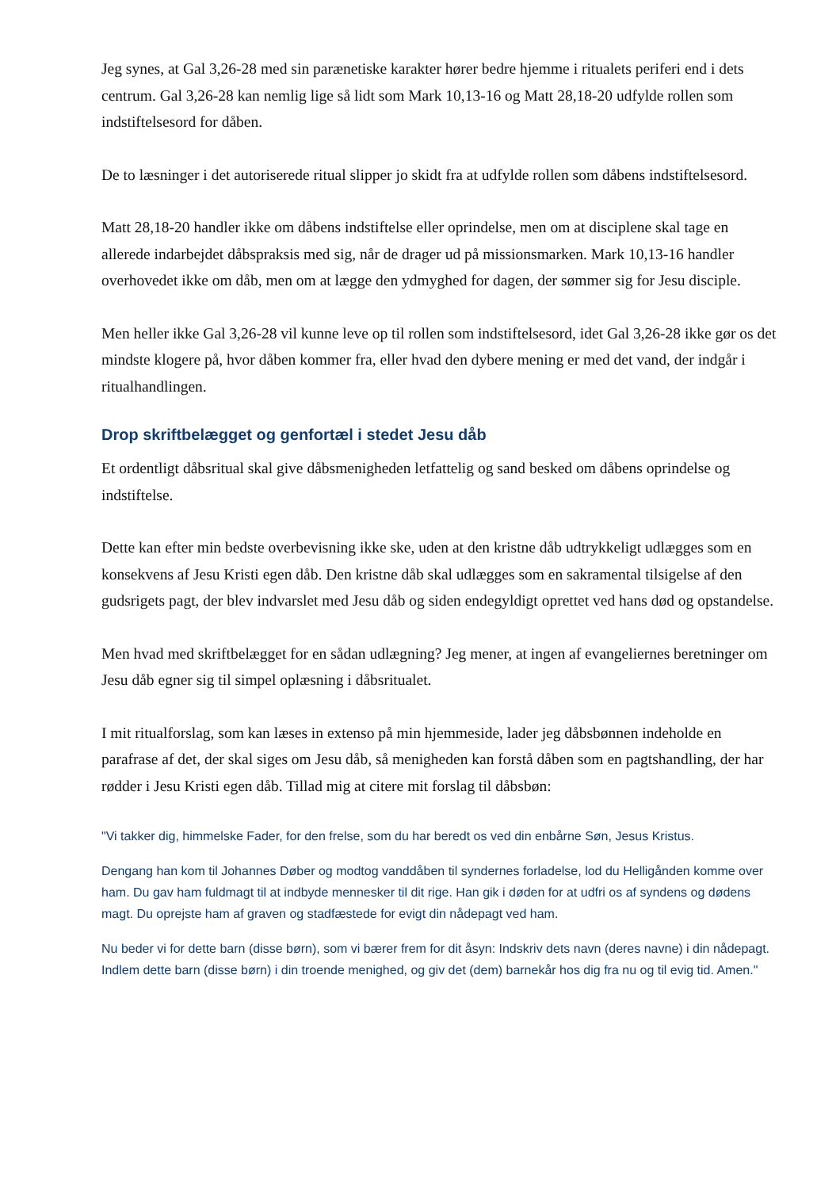Jeg synes, at Gal 3,26-28 med sin parænetiske karakter hører bedre hjemme i ritualets periferi end i dets centrum. Gal 3,26-28 kan nemlig lige så lidt som Mark 10,13-16 og Matt 28,18-20 udfylde rollen som indstiftelsesord for dåben.
De to læsninger i det autoriserede ritual slipper jo skidt fra at udfylde rollen som dåbens indstiftelsesord.
Matt 28,18-20 handler ikke om dåbens indstiftelse eller oprindelse, men om at disciplene skal tage en allerede indarbejdet dåbspraksis med sig, når de drager ud på missionsmarken. Mark 10,13-16 handler overhovedet ikke om dåb, men om at lægge den ydmyghed for dagen, der sømmer sig for Jesu disciple.
Men heller ikke Gal 3,26-28 vil kunne leve op til rollen som indstiftelsesord, idet Gal 3,26-28 ikke gør os det mindste klogere på, hvor dåben kommer fra, eller hvad den dybere mening er med det vand, der indgår i ritualhandlingen.
Drop skriftbelægget og genfortæl i stedet Jesu dåb
Et ordentligt dåbsritual skal give dåbsmenigheden letfattelig og sand besked om dåbens oprindelse og indstiftelse.
Dette kan efter min bedste overbevisning ikke ske, uden at den kristne dåb udtrykkeligt udlægges som en konsekvens af Jesu Kristi egen dåb. Den kristne dåb skal udlægges som en sakramental tilsigelse af den gudsrigets pagt, der blev indvarslet med Jesu dåb og siden endegyldigt oprettet ved hans død og opstandelse.
Men hvad med skriftbelægget for en sådan udlægning? Jeg mener, at ingen af evangeliernes beretninger om Jesu dåb egner sig til simpel oplæsning i dåbsritualet.
I mit ritualforslag, som kan læses in extenso på min hjemmeside, lader jeg dåbsbønnen indeholde en parafrase af det, der skal siges om Jesu dåb, så menigheden kan forstå dåben som en pagtshandling, der har rødder i Jesu Kristi egen dåb. Tillad mig at citere mit forslag til dåbsbøn:
"Vi takker dig, himmelske Fader, for den frelse, som du har beredt os ved din enbårne Søn, Jesus Kristus.
Dengang han kom til Johannes Døber og modtog vanddåben til syndernes forladelse, lod du Helligånden komme over ham. Du gav ham fuldmagt til at indbyde mennesker til dit rige. Han gik i døden for at udfri os af syndens og dødens magt. Du oprejste ham af graven og stadfæstede for evigt din nådepagt ved ham.
Nu beder vi for dette barn (disse børn), som vi bærer frem for dit åsyn: Indskriv dets navn (deres navne) i din nådepagt. Indlem dette barn (disse børn) i din troende menighed, og giv det (dem) barnekår hos dig fra nu og til evig tid. Amen."